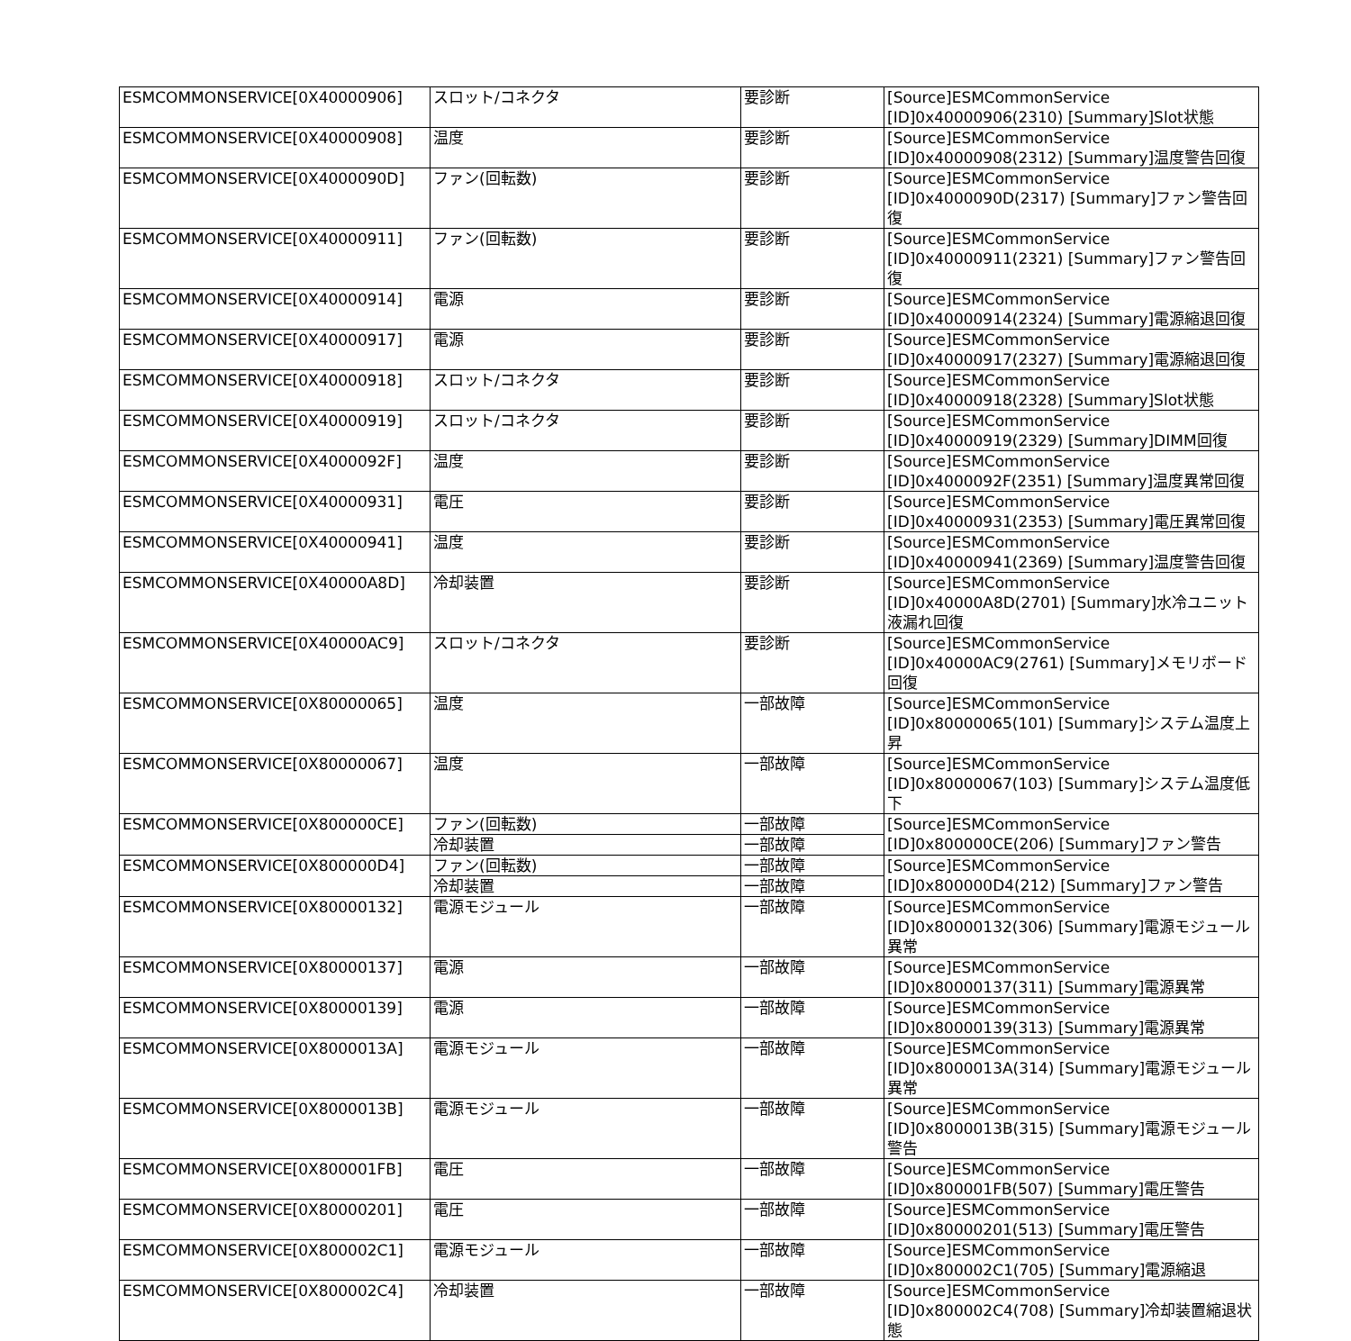| ESMCOMMONSERVICE[0X40000906] | スロット/コネクタ | 要診断 | [Source]ESMCommonService [ID]0x40000906(2310) [Summary]Slot状態 |
| ESMCOMMONSERVICE[0X40000908] | 温度 | 要診断 | [Source]ESMCommonService [ID]0x40000908(2312) [Summary]温度警告回復 |
| ESMCOMMONSERVICE[0X4000090D] | ファン(回転数) | 要診断 | [Source]ESMCommonService [ID]0x4000090D(2317) [Summary]ファン警告回復 |
| ESMCOMMONSERVICE[0X40000911] | ファン(回転数) | 要診断 | [Source]ESMCommonService [ID]0x40000911(2321) [Summary]ファン警告回復 |
| ESMCOMMONSERVICE[0X40000914] | 電源 | 要診断 | [Source]ESMCommonService [ID]0x40000914(2324) [Summary]電源縮退回復 |
| ESMCOMMONSERVICE[0X40000917] | 電源 | 要診断 | [Source]ESMCommonService [ID]0x40000917(2327) [Summary]電源縮退回復 |
| ESMCOMMONSERVICE[0X40000918] | スロット/コネクタ | 要診断 | [Source]ESMCommonService [ID]0x40000918(2328) [Summary]Slot状態 |
| ESMCOMMONSERVICE[0X40000919] | スロット/コネクタ | 要診断 | [Source]ESMCommonService [ID]0x40000919(2329) [Summary]DIMM回復 |
| ESMCOMMONSERVICE[0X4000092F] | 温度 | 要診断 | [Source]ESMCommonService [ID]0x4000092F(2351) [Summary]温度異常回復 |
| ESMCOMMONSERVICE[0X40000931] | 電圧 | 要診断 | [Source]ESMCommonService [ID]0x40000931(2353) [Summary]電圧異常回復 |
| ESMCOMMONSERVICE[0X40000941] | 温度 | 要診断 | [Source]ESMCommonService [ID]0x40000941(2369) [Summary]温度警告回復 |
| ESMCOMMONSERVICE[0X40000A8D] | 冷却装置 | 要診断 | [Source]ESMCommonService [ID]0x40000A8D(2701) [Summary]水冷ユニット液漏れ回復 |
| ESMCOMMONSERVICE[0X40000AC9] | スロット/コネクタ | 要診断 | [Source]ESMCommonService [ID]0x40000AC9(2761) [Summary]メモリボード回復 |
| ESMCOMMONSERVICE[0X80000065] | 温度 | 一部故障 | [Source]ESMCommonService [ID]0x80000065(101) [Summary]システム温度上昇 |
| ESMCOMMONSERVICE[0X80000067] | 温度 | 一部故障 | [Source]ESMCommonService [ID]0x80000067(103) [Summary]システム温度低下 |
| ESMCOMMONSERVICE[0X800000CE] | ファン(回転数) | 一部故障 | [Source]ESMCommonService [ID]0x800000CE(206) [Summary]ファン警告 |
| | 冷却装置 | 一部故障 | |
| ESMCOMMONSERVICE[0X800000D4] | ファン(回転数) | 一部故障 | [Source]ESMCommonService [ID]0x800000D4(212) [Summary]ファン警告 |
| | 冷却装置 | 一部故障 | |
| ESMCOMMONSERVICE[0X80000132] | 電源モジュール | 一部故障 | [Source]ESMCommonService [ID]0x80000132(306) [Summary]電源モジュール異常 |
| ESMCOMMONSERVICE[0X80000137] | 電源 | 一部故障 | [Source]ESMCommonService [ID]0x80000137(311) [Summary]電源異常 |
| ESMCOMMONSERVICE[0X80000139] | 電源 | 一部故障 | [Source]ESMCommonService [ID]0x80000139(313) [Summary]電源異常 |
| ESMCOMMONSERVICE[0X8000013A] | 電源モジュール | 一部故障 | [Source]ESMCommonService [ID]0x8000013A(314) [Summary]電源モジュール異常 |
| ESMCOMMONSERVICE[0X8000013B] | 電源モジュール | 一部故障 | [Source]ESMCommonService [ID]0x8000013B(315) [Summary]電源モジュール警告 |
| ESMCOMMONSERVICE[0X800001FB] | 電圧 | 一部故障 | [Source]ESMCommonService [ID]0x800001FB(507) [Summary]電圧警告 |
| ESMCOMMONSERVICE[0X80000201] | 電圧 | 一部故障 | [Source]ESMCommonService [ID]0x80000201(513) [Summary]電圧警告 |
| ESMCOMMONSERVICE[0X800002C1] | 電源モジュール | 一部故障 | [Source]ESMCommonService [ID]0x800002C1(705) [Summary]電源縮退 |
| ESMCOMMONSERVICE[0X800002C4] | 冷却装置 | 一部故障 | [Source]ESMCommonService [ID]0x800002C4(708) [Summary]冷却装置縮退状態 |